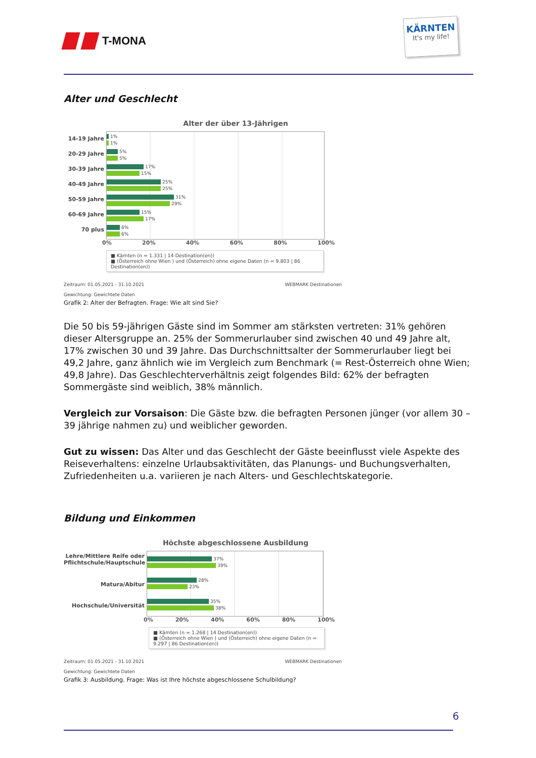T-MONA
KÄRNTEN
It's my life!
Alter und Geschlecht
Alter der über 13-Jährigen
14-19 Jahre
20-29 Jahre
30-39 Jahre
40-49 Jahre
50-59 Jahre
60-69 Jahre
70 plus
1%
1%
5%
5%
17%
15%
25%
25%
31%
29%
15%
17%
6%
6%
0% 20% 40% 60% 80% 100%
■ Kärnten (n = 1.331 | 14 Destination(en))
■ (Österreich ohne Wien ) und (Österreich) ohne eigene Daten (n = 9.803 | 86 Destination(en))
Zeitraum: 01.05.2021 - 31.10.2021 WEBMARK Destinationen
Gewichtung: Gewichtete Daten
Grafik 2: Alter der Befragten. Frage: Wie alt sind Sie?
Die 50 bis 59-jährigen Gäste sind im Sommer am stärksten vertreten: 31% gehören dieser Alters­gruppe an. 25% der Sommerurlauber sind zwischen 40 und 49 Jahre alt, 17% zwischen 30 und 39 Jahre. Das Durchschnittsalter der Sommerurlauber liegt bei 49,2 Jahre, ganz ähnlich wie im Ver­gleich zum Benchmark (= Rest-Österreich ohne Wien; 49,8 Jahre). Das Geschlechterverhältnis zeigt folgendes Bild: 62% der befragten Sommergäste sind weiblich, 38% männlich.
Vergleich zur Vorsaison: Die Gäste bzw. die befragten Personen jünger (vor allem 30 – 39 jäh­rige nahmen zu) und weiblicher geworden.
Gut zu wissen: Das Alter und das Geschlecht der Gäste beeinflusst viele Aspekte des Reisever­haltens: einzelne Urlaubsaktivitäten, das Planungs- und Buchungsverhalten, Zufriedenheiten u.a. variieren je nach Alters- und Geschlechtskategorie.
Bildung und Einkommen
Höchste abgeschlossene Ausbildung
Lehre/Mittlere Reife oder
Pflichtschule/Hauptschule
Matura/Abitur
Hochschule/Universität
37%
39%
28%
23%
35%
38%
0% 20% 40% 60% 80% 100%
■ Kärnten (n = 1.268 | 14 Destination(en))
■ (Österreich ohne Wien ) und (Österreich) ohne eigene Daten (n = 9.297 | 86 Destination(en))
Zeitraum: 01.05.2021 - 31.10.2021 WEBMARK Destinationen
Gewichtung: Gewichtete Daten
Grafik 3: Ausbildung. Frage: Was ist Ihre höchste abgeschlossene Schulbildung?
6